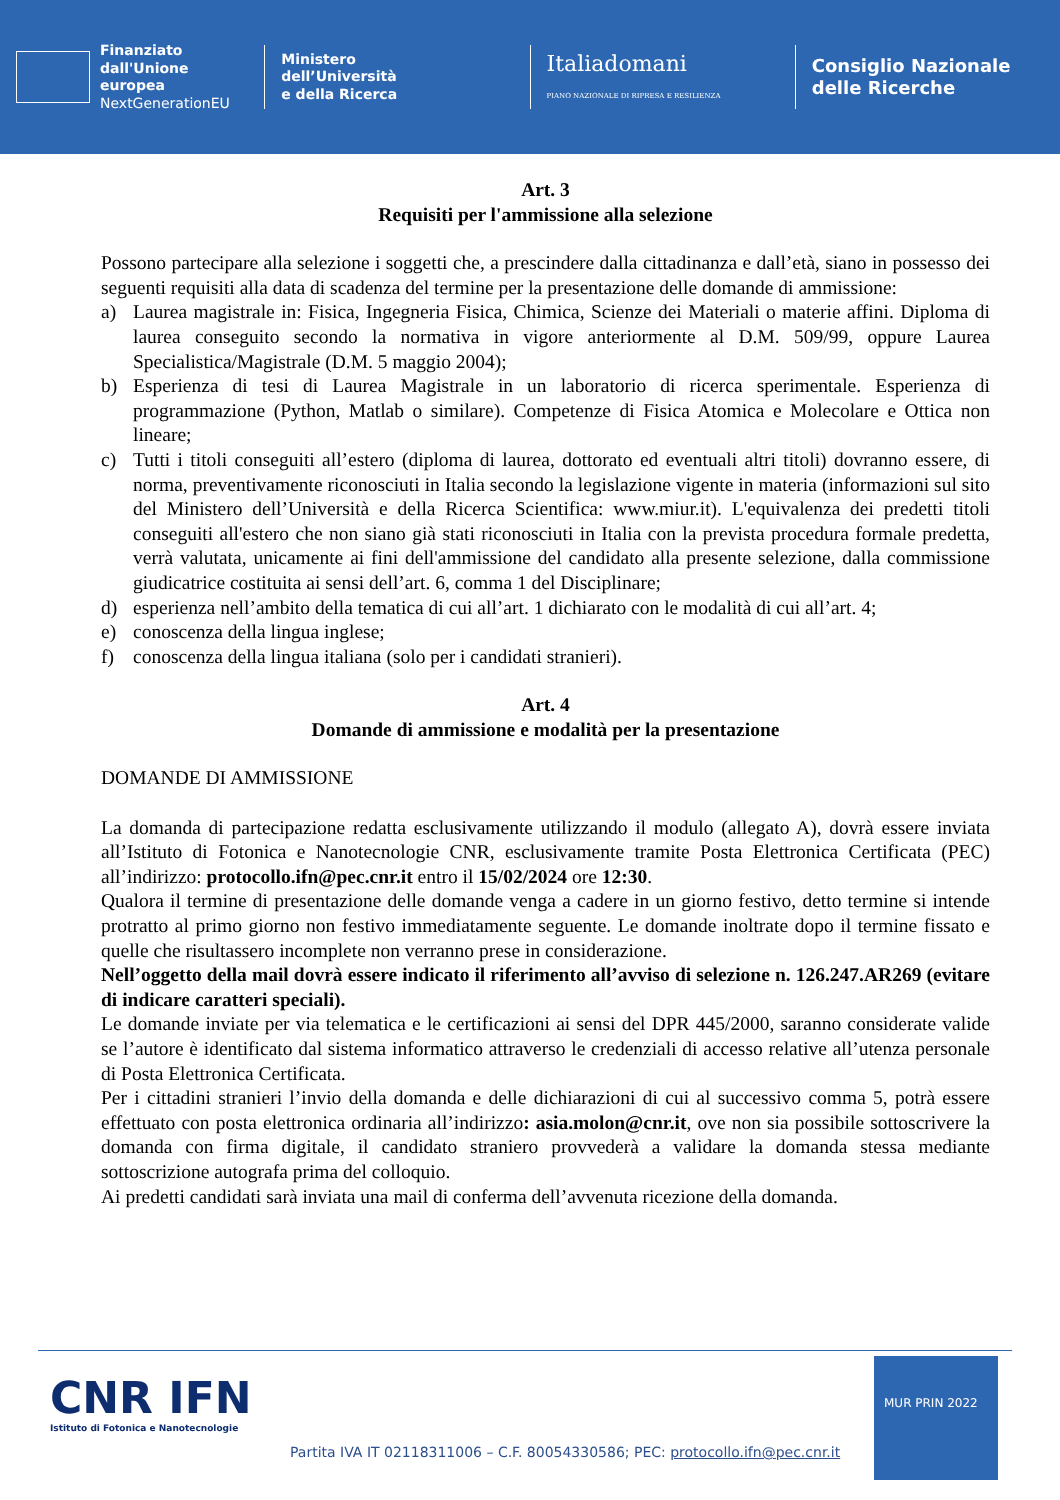Finanziato
dall'Unione europea
NextGenerationEU
Ministero
dell’Università
e della Ricerca
Italiadomani
PIANO NAZIONALE DI RIPRESA E RESILIENZA
Consiglio Nazionale
delle Ricerche
Art. 3
Requisiti per l'ammissione alla selezione
Possono partecipare alla selezione i soggetti che, a prescindere dalla cittadinanza e dall’età, siano in possesso dei seguenti requisiti alla data di scadenza del termine per la presentazione delle domande di ammissione:
a) Laurea magistrale in: Fisica, Ingegneria Fisica, Chimica, Scienze dei Materiali o materie affini. Diploma di laurea conseguito secondo la normativa in vigore anteriormente al D.M. 509/99, oppure Laurea Specialistica/Magistrale (D.M. 5 maggio 2004);
b) Esperienza di tesi di Laurea Magistrale in un laboratorio di ricerca sperimentale. Esperienza di programmazione (Python, Matlab o similare). Competenze di Fisica Atomica e Molecolare e Ottica non lineare;
c) Tutti i titoli conseguiti all’estero (diploma di laurea, dottorato ed eventuali altri titoli) dovranno essere, di norma, preventivamente riconosciuti in Italia secondo la legislazione vigente in materia (informazioni sul sito del Ministero dell’Università e della Ricerca Scientifica: www.miur.it). L'equivalenza dei predetti titoli conseguiti all'estero che non siano già stati riconosciuti in Italia con la prevista procedura formale predetta, verrà valutata, unicamente ai fini dell'ammissione del candidato alla presente selezione, dalla commissione giudicatrice costituita ai sensi dell’art. 6, comma 1 del Disciplinare;
d) esperienza nell’ambito della tematica di cui all’art. 1 dichiarato con le modalità di cui all’art. 4;
e) conoscenza della lingua inglese;
f) conoscenza della lingua italiana (solo per i candidati stranieri).
Art. 4
Domande di ammissione e modalità per la presentazione
DOMANDE DI AMMISSIONE
La domanda di partecipazione redatta esclusivamente utilizzando il modulo (allegato A), dovrà essere inviata all’Istituto di Fotonica e Nanotecnologie CNR, esclusivamente tramite Posta Elettronica Certificata (PEC) all’indirizzo: protocollo.ifn@pec.cnr.it entro il 15/02/2024 ore 12:30.
Qualora il termine di presentazione delle domande venga a cadere in un giorno festivo, detto termine si intende protratto al primo giorno non festivo immediatamente seguente. Le domande inoltrate dopo il termine fissato e quelle che risultassero incomplete non verranno prese in considerazione.
Nell’oggetto della mail dovrà essere indicato il riferimento all’avviso di selezione n. 126.247.AR269 (evitare di indicare caratteri speciali).
Le domande inviate per via telematica e le certificazioni ai sensi del DPR 445/2000, saranno considerate valide se l’autore è identificato dal sistema informatico attraverso le credenziali di accesso relative all’utenza personale di Posta Elettronica Certificata.
Per i cittadini stranieri l’invio della domanda e delle dichiarazioni di cui al successivo comma 5, potrà essere effettuato con posta elettronica ordinaria all’indirizzo: asia.molon@cnr.it, ove non sia possibile sottoscrivere la domanda con firma digitale, il candidato straniero provvederà a validare la domanda stessa mediante sottoscrizione autografa prima del colloquio.
Ai predetti candidati sarà inviata una mail di conferma dell’avvenuta ricezione della domanda.
CNR IFN
Istituto di Fotonica e Nanotecnologie
Partita IVA IT 02118311006 – C.F. 80054330586; PEC: protocollo.ifn@pec.cnr.it
MUR PRIN 2022